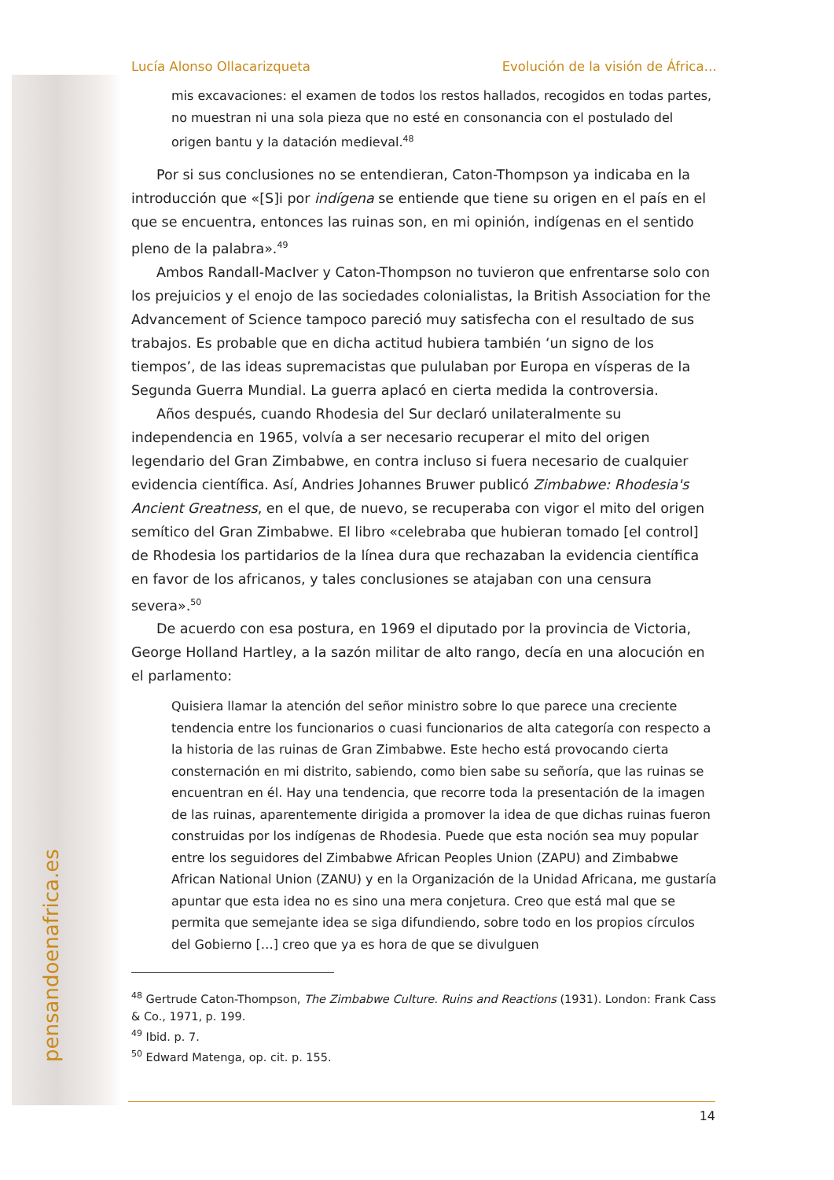pensandoenafrica.es
Lucía Alonso Ollacarizqueta Evolución de la visión de África…
mis excavaciones: el examen de todos los restos hallados, recogidos en todas partes, no muestran ni una sola pieza que no esté en consonancia con el postulado del origen bantu y la datación medieval.<sup>48</sup>
Por si sus conclusiones no se entendieran, Caton-Thompson ya indicaba en la introducción que «[S]i por indígena se entiende que tiene su origen en el país en el que se encuentra, entonces las ruinas son, en mi opinión, indígenas en el sentido pleno de la palabra».<sup>49</sup>
Ambos Randall-MacIver y Caton-Thompson no tuvieron que enfrentarse solo con los prejuicios y el enojo de las sociedades colonialistas, la British Association for the Advancement of Science tampoco pareció muy satisfecha con el resultado de sus trabajos. Es probable que en dicha actitud hubiera también ‘un signo de los tiempos’, de las ideas supremacistas que pululaban por Europa en vísperas de la Segunda Guerra Mundial. La guerra aplacó en cierta medida la controversia.
Años después, cuando Rhodesia del Sur declaró unilateralmente su independencia en 1965, volvía a ser necesario recuperar el mito del origen legendario del Gran Zimbabwe, en contra incluso si fuera necesario de cualquier evidencia científica. Así, Andries Johannes Bruwer publicó Zimbabwe: Rhodesia's Ancient Greatness, en el que, de nuevo, se recuperaba con vigor el mito del origen semítico del Gran Zimbabwe. El libro «celebraba que hubieran tomado [el control] de Rhodesia los partidarios de la línea dura que rechazaban la evidencia científica en favor de los africanos, y tales conclusiones se atajaban con una censura severa».<sup>50</sup>
De acuerdo con esa postura, en 1969 el diputado por la provincia de Victoria, George Holland Hartley, a la sazón militar de alto rango, decía en una alocución en el parlamento:
Quisiera llamar la atención del señor ministro sobre lo que parece una creciente tendencia entre los funcionarios o cuasi funcionarios de alta categoría con respecto a la historia de las ruinas de Gran Zimbabwe. Este hecho está provocando cierta consternación en mi distrito, sabiendo, como bien sabe su señoría, que las ruinas se encuentran en él. Hay una tendencia, que recorre toda la presentación de la imagen de las ruinas, aparentemente dirigida a promover la idea de que dichas ruinas fueron construidas por los indígenas de Rhodesia. Puede que esta noción sea muy popular entre los seguidores del Zimbabwe African Peoples Union (ZAPU) and Zimbabwe African National Union (ZANU) y en la Organización de la Unidad Africana, me gustaría apuntar que esta idea no es sino una mera conjetura. Creo que está mal que se permita que semejante idea se siga difundiendo, sobre todo en los propios círculos del Gobierno […] creo que ya es hora de que se divulguen
<sup>48</sup> Gertrude Caton-Thompson, The Zimbabwe Culture. Ruins and Reactions (1931). London: Frank Cass & Co., 1971, p. 199.
<sup>49</sup> Ibid. p. 7.
<sup>50</sup> Edward Matenga, op. cit. p. 155.
14